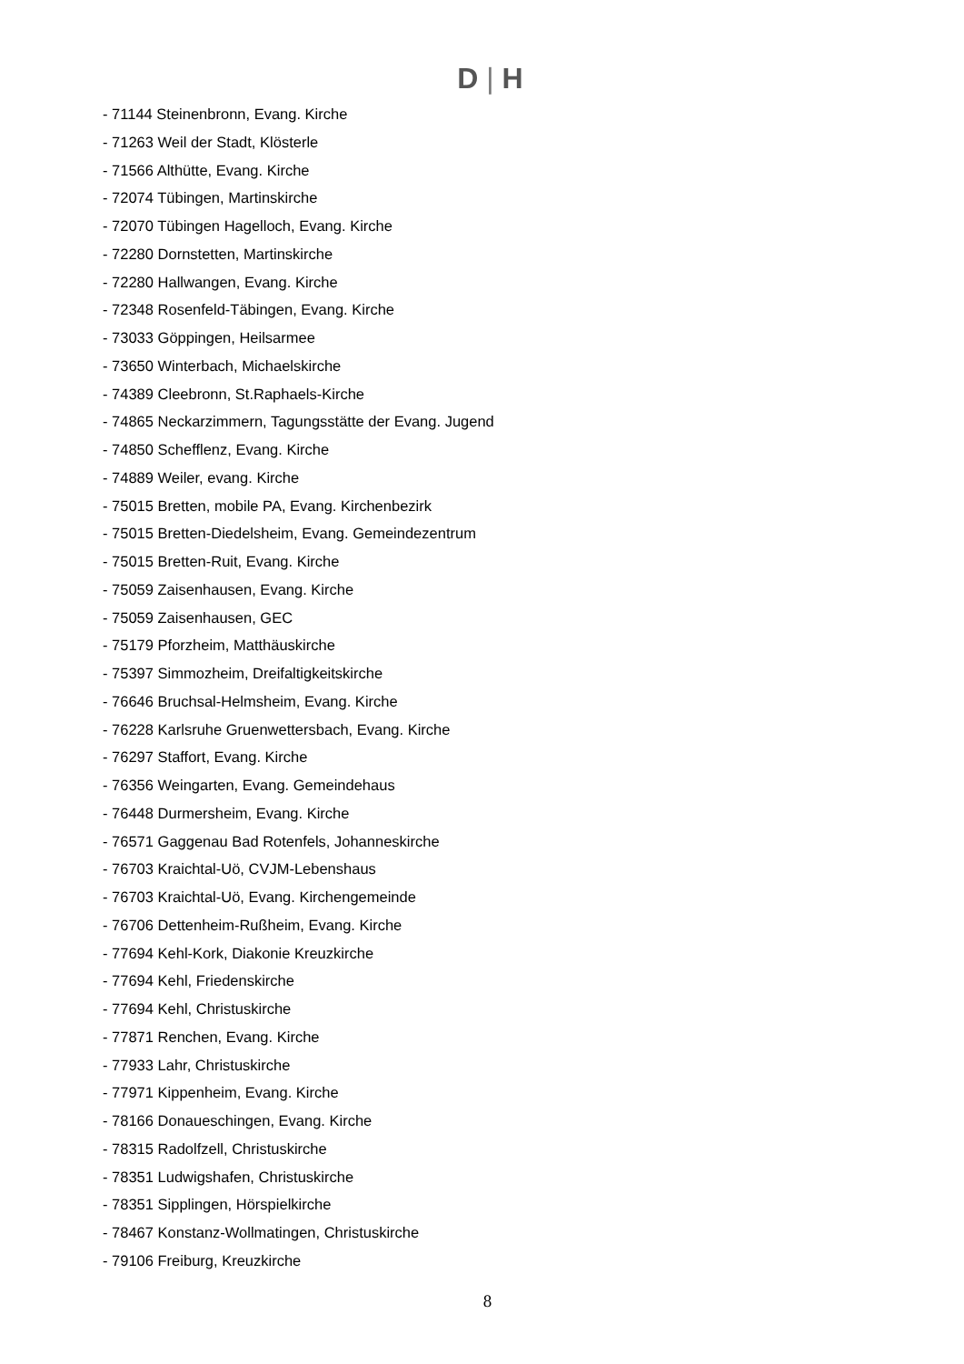D | H
- 71144 Steinenbronn, Evang. Kirche
- 71263 Weil der Stadt, Klösterle
- 71566 Althütte, Evang. Kirche
- 72074 Tübingen, Martinskirche
- 72070 Tübingen Hagelloch, Evang. Kirche
- 72280 Dornstetten, Martinskirche
- 72280 Hallwangen, Evang. Kirche
- 72348 Rosenfeld-Täbingen, Evang. Kirche
- 73033 Göppingen, Heilsarmee
- 73650 Winterbach, Michaelskirche
- 74389 Cleebronn, St.Raphaels-Kirche
- 74865 Neckarzimmern, Tagungsstätte der Evang. Jugend
- 74850 Schefflenz, Evang. Kirche
- 74889 Weiler, evang. Kirche
- 75015 Bretten, mobile PA, Evang. Kirchenbezirk
- 75015 Bretten-Diedelsheim, Evang. Gemeindezentrum
- 75015 Bretten-Ruit, Evang. Kirche
- 75059 Zaisenhausen, Evang. Kirche
- 75059 Zaisenhausen, GEC
- 75179 Pforzheim, Matthäuskirche
- 75397 Simmozheim, Dreifaltigkeitskirche
- 76646 Bruchsal-Helmsheim, Evang. Kirche
- 76228 Karlsruhe Gruenwettersbach, Evang. Kirche
- 76297 Staffort, Evang. Kirche
- 76356 Weingarten, Evang. Gemeindehaus
- 76448 Durmersheim, Evang. Kirche
- 76571 Gaggenau Bad Rotenfels, Johanneskirche
- 76703 Kraichtal-Uö, CVJM-Lebenshaus
- 76703 Kraichtal-Uö, Evang. Kirchengemeinde
- 76706 Dettenheim-Rußheim, Evang. Kirche
- 77694 Kehl-Kork, Diakonie Kreuzkirche
- 77694 Kehl, Friedenskirche
- 77694 Kehl, Christuskirche
- 77871 Renchen, Evang. Kirche
- 77933 Lahr, Christuskirche
- 77971 Kippenheim, Evang. Kirche
- 78166 Donaueschingen, Evang. Kirche
- 78315 Radolfzell, Christuskirche
- 78351 Ludwigshafen, Christuskirche
- 78351 Sipplingen, Hörspielkirche
- 78467 Konstanz-Wollmatingen, Christuskirche
- 79106 Freiburg, Kreuzkirche
8